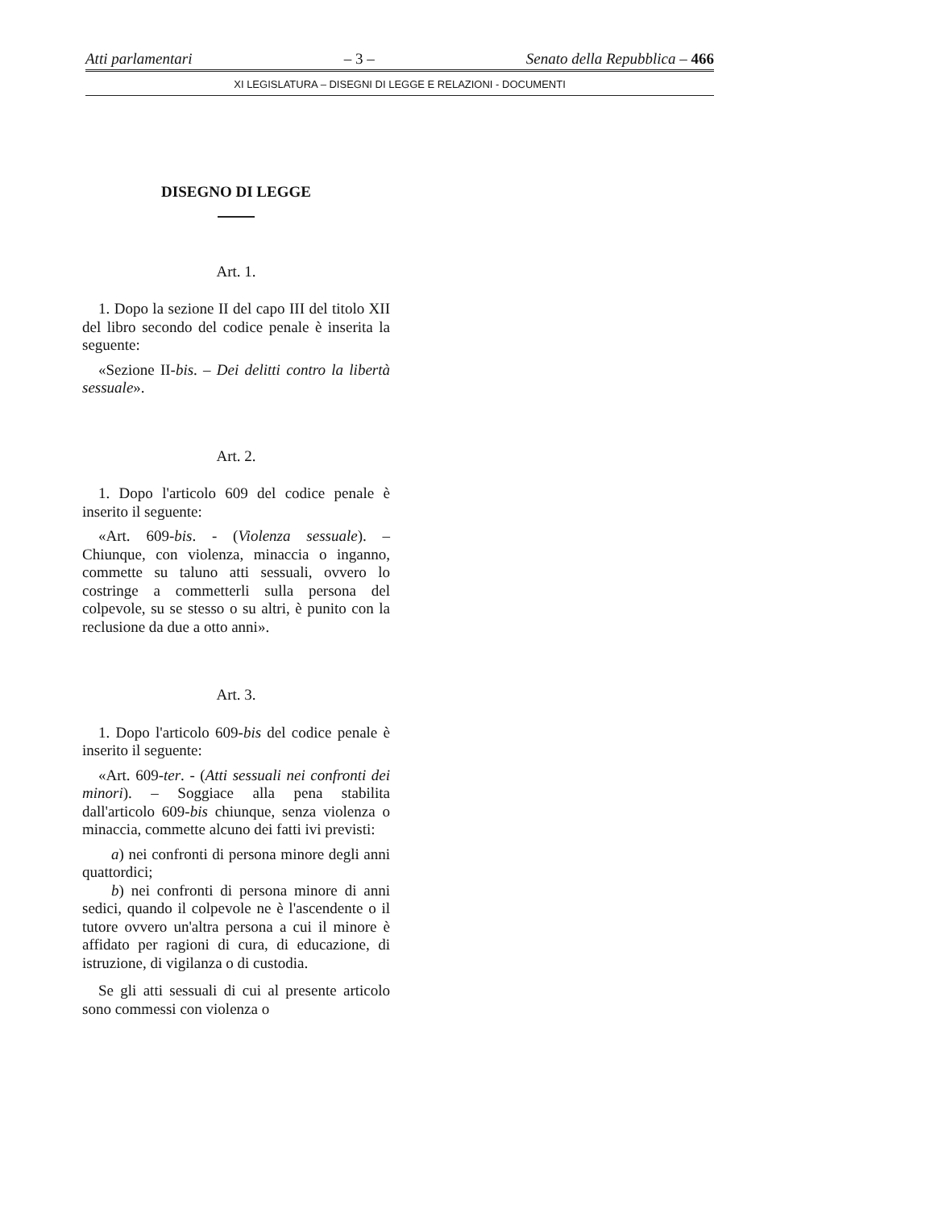Atti parlamentari – 3 – Senato della Repubblica – 466
XI LEGISLATURA – DISEGNI DI LEGGE E RELAZIONI - DOCUMENTI
DISEGNO DI LEGGE
Art. 1.
1. Dopo la sezione II del capo III del titolo XII del libro secondo del codice penale è inserita la seguente:
«Sezione II-bis. – Dei delitti contro la libertà sessuale».
Art. 2.
1. Dopo l'articolo 609 del codice penale è inserito il seguente:
«Art. 609-bis. - (Violenza sessuale). – Chiunque, con violenza, minaccia o inganno, commette su taluno atti sessuali, ovvero lo costringe a commetterli sulla persona del colpevole, su se stesso o su altri, è punito con la reclusione da due a otto anni».
Art. 3.
1. Dopo l'articolo 609-bis del codice penale è inserito il seguente:
«Art. 609-ter. - (Atti sessuali nei confronti dei minori). – Soggiace alla pena stabilita dall'articolo 609-bis chiunque, senza violenza o minaccia, commette alcuno dei fatti ivi previsti:
a) nei confronti di persona minore degli anni quattordici;
b) nei confronti di persona minore di anni sedici, quando il colpevole ne è l'ascendente o il tutore ovvero un'altra persona a cui il minore è affidato per ragioni di cura, di educazione, di istruzione, di vigilanza o di custodia.
Se gli atti sessuali di cui al presente articolo sono commessi con violenza o